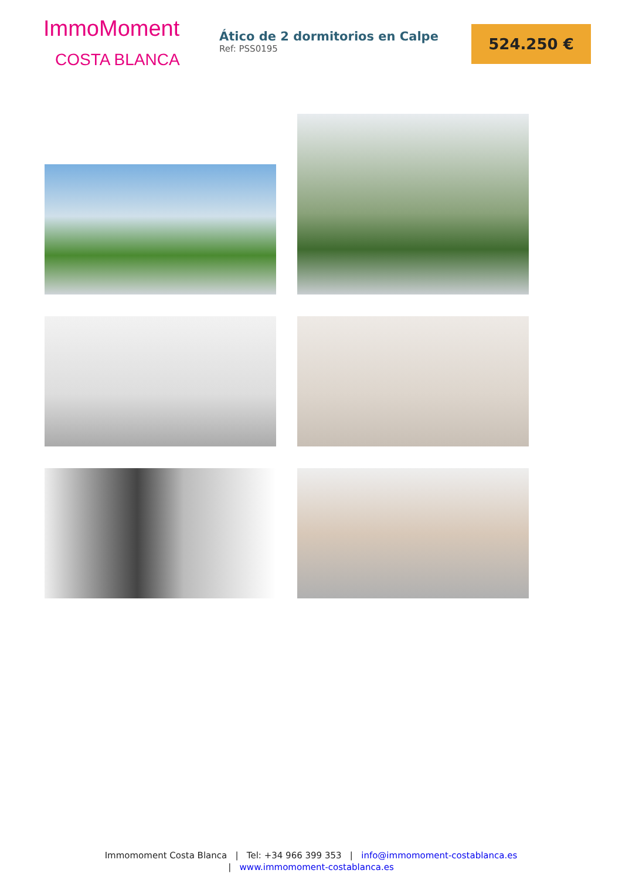ImmoMoment
COSTA BLANCA
Ático de 2 dormitorios en Calpe
Ref: PSS0195
524.250 €
Immomoment Costa Blanca | Tel: +34 966 399 353 | info@immomoment-costablanca.es
| www.immomoment-costablanca.es